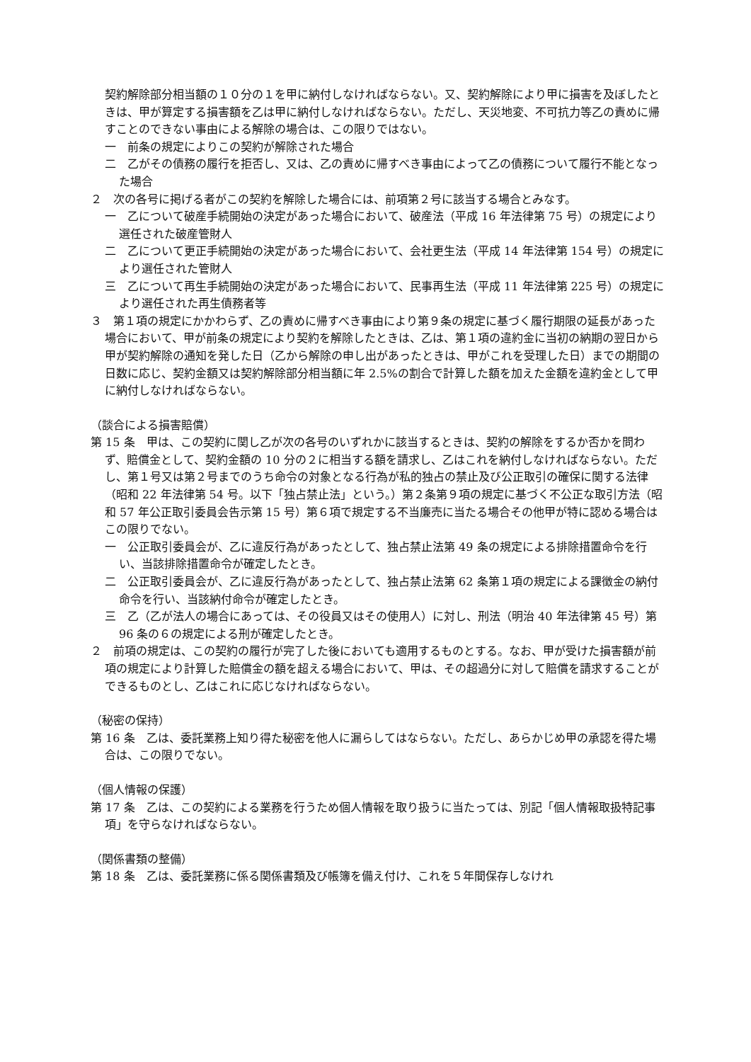契約解除部分相当額の１０分の１を甲に納付しなければならない。又、契約解除により甲に損害を及ぼしたときは、甲が算定する損害額を乙は甲に納付しなければならない。ただし、天災地変、不可抗力等乙の責めに帰すことのできない事由による解除の場合は、この限りではない。
一　前条の規定によりこの契約が解除された場合
二　乙がその債務の履行を拒否し、又は、乙の責めに帰すべき事由によって乙の債務について履行不能となった場合
２　次の各号に掲げる者がこの契約を解除した場合には、前項第２号に該当する場合とみなす。
一　乙について破産手続開始の決定があった場合において、破産法（平成 16 年法律第 75 号）の規定により選任された破産管財人
二　乙について更正手続開始の決定があった場合において、会社更生法（平成 14 年法律第 154 号）の規定により選任された管財人
三　乙について再生手続開始の決定があった場合において、民事再生法（平成 11 年法律第 225 号）の規定により選任された再生債務者等
３　第１項の規定にかかわらず、乙の責めに帰すべき事由により第９条の規定に基づく履行期限の延長があった場合において、甲が前条の規定により契約を解除したときは、乙は、第１項の違約金に当初の納期の翌日から甲が契約解除の通知を発した日（乙から解除の申し出があったときは、甲がこれを受理した日）までの期間の日数に応じ、契約金額又は契約解除部分相当額に年 2.5%の割合で計算した額を加えた金額を違約金として甲に納付しなければならない。
（談合による損害賠償）
第 15 条　甲は、この契約に関し乙が次の各号のいずれかに該当するときは、契約の解除をするか否かを問わず、賠償金として、契約金額の 10 分の２に相当する額を請求し、乙はこれを納付しなければならない。ただし、第１号又は第２号までのうち命令の対象となる行為が私的独占の禁止及び公正取引の確保に関する法律（昭和 22 年法律第 54 号。以下「独占禁止法」という。）第２条第９項の規定に基づく不公正な取引方法（昭和 57 年公正取引委員会告示第 15 号）第６項で規定する不当廉売に当たる場合その他甲が特に認める場合はこの限りでない。
一　公正取引委員会が、乙に違反行為があったとして、独占禁止法第 49 条の規定による排除措置命令を行い、当該排除措置命令が確定したとき。
二　公正取引委員会が、乙に違反行為があったとして、独占禁止法第 62 条第１項の規定による課徴金の納付命令を行い、当該納付命令が確定したとき。
三　乙（乙が法人の場合にあっては、その役員又はその使用人）に対し、刑法（明治 40 年法律第 45 号）第 96 条の６の規定による刑が確定したとき。
２　前項の規定は、この契約の履行が完了した後においても適用するものとする。なお、甲が受けた損害額が前項の規定により計算した賠償金の額を超える場合において、甲は、その超過分に対して賠償を請求することができるものとし、乙はこれに応じなければならない。
（秘密の保持）
第 16 条　乙は、委託業務上知り得た秘密を他人に漏らしてはならない。ただし、あらかじめ甲の承認を得た場合は、この限りでない。
（個人情報の保護）
第 17 条　乙は、この契約による業務を行うため個人情報を取り扱うに当たっては、別記「個人情報取扱特記事項」を守らなければならない。
（関係書類の整備）
第 18 条　乙は、委託業務に係る関係書類及び帳簿を備え付け、これを５年間保存しなけれ